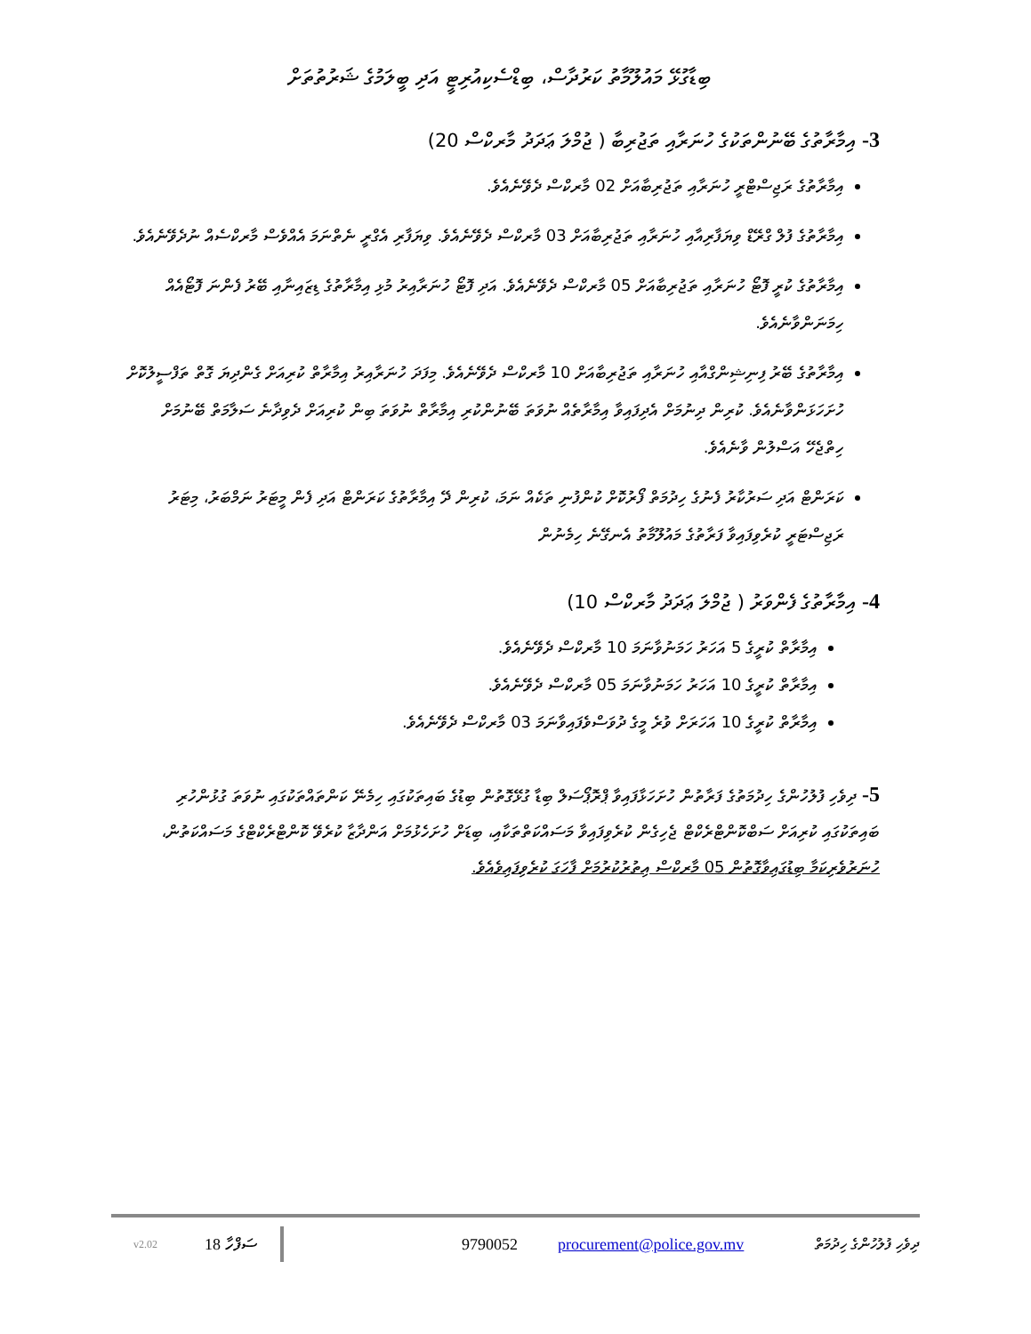ބިޑާގުޅޭ މައުލޫމާތު ކަރުދާސް، ބިޑްސެކިއުރިޓީ އަދި ބީލަމުގެ ޝަރުތުތަށް
3- އިމާރާތުގެ ބޭނުންތަކުގެ ހުނަރާއި ތަޖުރިބާ ( ޖުމްލަ ޢަދަދު މާރކްސް 20)
އިމާރާތުގެ ރަޖިސްޓްރީ ހުނަރާއި ތަޖުރިބާއަށް 02 މާރކްސް ދެވޭނެއެވެ.
އިމާރާތުގެ ފުލް ގްރޭޑް ވިޔަފާރިއާއި ހުނަރާއި ތަޖުރިބާއަށް 03 މާރކްސް ދެވޭނެއެވެ. ވިޔަފާރި އެގްރީ ނެތްނަމަ އެއްވެސް މާރކްސެއް ނުދެވޭނެއެވެ.
އިމާރާތުގެ ކުރީ ފޮޓޯ ހުނަރާއި ތަޖުރިބާއަށް 05 މާރކްސް ދެވޭނެއެވެ. އަދި ފޮޓޯ ހުނަރާއިރު މުޅި އިމާރާތުގެ ޑިޒައިނާއި ބޭރު ފެންނަ ފޮޓޯއެއް ހިމަނަންވާނެއެވެ.
އިމާރާތުގެ ބޭރު ފިނިޝިންގްއާއި ހުނަރާއި ތަޖުރިބާއަށް 10 މާރކްސް ދެވޭނެއެވެ. މިފަދަ ހުނަރާއިރު އިމާރާތް ކުރިއަށް ގެންދިޔަ ގޮތް ތަފްސީލުކޮށް ހުށަހަޅަންވާނެއެވެ. ކުރިން ދިނުމަށް އެދިފައިވާ އިމާރާތެއް ނުވަތަ ބޭނުންކުރި އިމާރާތް ނުވަތަ ބިން ކުރިއަށް ދެވިދާނެ ސަލާމަތް ބޭނުމަށް ހިތްޖެހޭ އަސްލުން ވާނެއެވެ.
ކަރަންޓް އަދި ސަރުކާރު ފެނުގެ ހިދުމަތް ފޯރުކޮށް ކުންފުނި ތަކެއް ނަމަ، ކުރިން ދޭ އިމާރާތުގެ ކަރަންޓް އަދި ފެން މީޓަރު ނަމްބަރު، މިޓަރު ރަޖިސްޓަރީ ކުރެވިފައިވާ ފަރާތުގެ މައުލޫމާތު އެނގޭނެ ހިމެނުން
4- އިމާރާތުގެ ފެންވަރު ( ޖުމްލަ ޢަދަދު މާރކްސް 10)
އިމާރާތް ކުރީގެ 5 އަހަރު ހަމަނުވާނަމަ 10 މާރކްސް ދެވޭނެއެވެ.
އިމާރާތް ކުރީގެ 10 އަހަރު ހަމަނުވާނަމަ 05 މާރކްސް ދެވޭނެއެވެ.
އިމާރާތް ކުރީގެ 10 އަހަރަށް ވުރެ މީގެ ދުވަސްވެފައިވާނަމަ 03 މާރކްސް ދެވޭނެއެވެ.
5- ދިވެހި ފުލުހުންގެ ހިދުމަތުގެ ފަރާތުން ހުށަހަޅާފައިވާ ޕްރޮޕޯސަލް ބިޑާ ގުޅޭގޮތުން ބިޑުގެ ބައިތަކުގައި ހިމެނޭ ކަންތައްތަކުގައި ނުވަތަ ގުޅުންހުރި ބައިތަކުގައި ކުރިއަށް ސަބްކޮންޓްރެކްޓް ޖެހިގެން ކުރެވިފައިވާ މަސައްކަތްތަކާއި، ބިޑަށް ހުށަހެޅުމަށް އަންދާޒާ ކުރެވޭ ކޮންޓްރެކްޓްގެ މަސައްކަތުން، ހުނަރުވެރިކަމާ ބިޑުގައިވާގޮތުން 05 މާރކްސް އިތުރުކުރުމަށް ފާހަގަ ކުރެވިފައިވެއެވެ.
v2.02 18 ސަފްހާ 9790052 procurement@police.gov.mv ދިވެހި ފުލުހުންގެ ހިދުމަތް